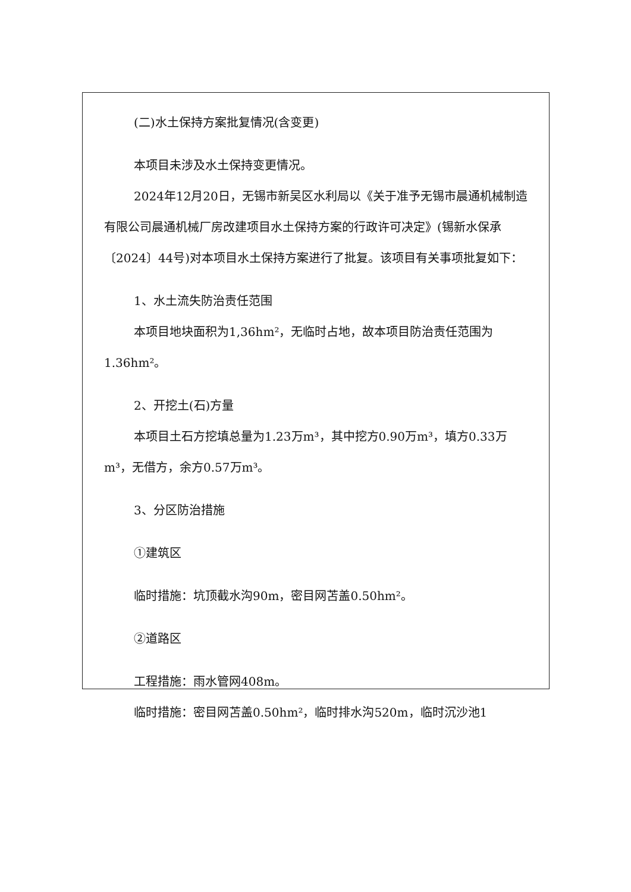(二)水土保持方案批复情况(含变更)
本项目未涉及水土保持变更情况。
2024年12月20日，无锡市新吴区水利局以《关于准予无锡市晨通机械制造有限公司晨通机械厂房改建项目水土保持方案的行政许可决定》(锡新水保承〔2024〕44号)对本项目水土保持方案进行了批复。该项目有关事项批复如下：
1、水土流失防治责任范围
本项目地块面积为1,36hm²，无临时占地，故本项目防治责任范围为1.36hm²。
2、开挖土(石)方量
本项目土石方挖填总量为1.23万m³，其中挖方0.90万m³，填方0.33万m³，无借方，余方0.57万m³。
3、分区防治措施
①建筑区
临时措施：坑顶截水沟90m，密目网苫盖0.50hm²。
②道路区
工程措施：雨水管网408m。
临时措施：密目网苫盖0.50hm²，临时排水沟520m，临时沉沙池1